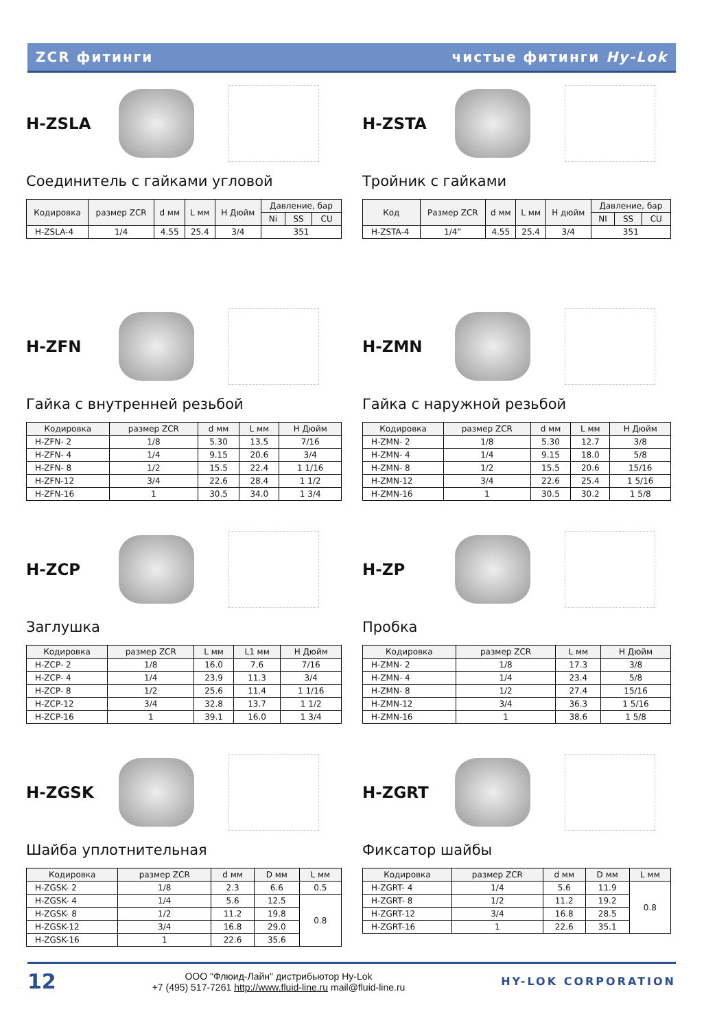ZCR фитинги чистые фитинги Hy-Lok
H-ZSLA
Соединитель с гайками угловой
| Кодировка | размер ZCR | d мм | L мм | H Дюйм | Давление, бар | | |
| --- | --- | --- | --- | --- | --- | --- | --- |
| | | | | | Ni | SS | CU |
| H-ZSLA-4 | 1/4 | 4.55 | 25.4 | 3/4 | 351 | | |
H-ZSTA
Тройник с гайками
| Код | Размер ZCR | d мм | L мм | H дюйм | Давление, бар | | |
| --- | --- | --- | --- | --- | --- | --- | --- |
| | | | | | NI | SS | CU |
| H-ZSTA-4 | 1/4” | 4.55 | 25.4 | 3/4 | 351 | | |
H-ZFN
Гайка с внутренней резьбой
| Кодировка | размер ZCR | d мм | L мм | H Дюйм |
| --- | --- | --- | --- | --- |
| H-ZFN- 2 | 1/8 | 5.30 | 13.5 | 7/16 |
| H-ZFN- 4 | 1/4 | 9.15 | 20.6 | 3/4 |
| H-ZFN- 8 | 1/2 | 15.5 | 22.4 | 1 1/16 |
| H-ZFN-12 | 3/4 | 22.6 | 28.4 | 1 1/2 |
| H-ZFN-16 | 1 | 30.5 | 34.0 | 1 3/4 |
H-ZMN
Гайка с наружной резьбой
| Кодировка | размер ZCR | d мм | L мм | H Дюйм |
| --- | --- | --- | --- | --- |
| H-ZMN- 2 | 1/8 | 5.30 | 12.7 | 3/8 |
| H-ZMN- 4 | 1/4 | 9.15 | 18.0 | 5/8 |
| H-ZMN- 8 | 1/2 | 15.5 | 20.6 | 15/16 |
| H-ZMN-12 | 3/4 | 22.6 | 25.4 | 1 5/16 |
| H-ZMN-16 | 1 | 30.5 | 30.2 | 1 5/8 |
H-ZCP
Заглушка
| Кодировка | размер ZCR | L мм | L1 мм | H Дюйм |
| --- | --- | --- | --- | --- |
| H-ZCP- 2 | 1/8 | 16.0 | 7.6 | 7/16 |
| H-ZCP- 4 | 1/4 | 23.9 | 11.3 | 3/4 |
| H-ZCP- 8 | 1/2 | 25.6 | 11.4 | 1 1/16 |
| H-ZCP-12 | 3/4 | 32.8 | 13.7 | 1 1/2 |
| H-ZCP-16 | 1 | 39.1 | 16.0 | 1 3/4 |
H-ZP
Пробка
| Кодировка | размер ZCR | L мм | H Дюйм |
| --- | --- | --- | --- |
| H-ZMN- 2 | 1/8 | 17.3 | 3/8 |
| H-ZMN- 4 | 1/4 | 23.4 | 5/8 |
| H-ZMN- 8 | 1/2 | 27.4 | 15/16 |
| H-ZMN-12 | 3/4 | 36.3 | 1 5/16 |
| H-ZMN-16 | 1 | 38.6 | 1 5/8 |
H-ZGSK
Шайба уплотнительная
| Кодировка | размер ZCR | d мм | D мм | L мм |
| --- | --- | --- | --- | --- |
| H-ZGSK- 2 | 1/8 | 2.3 | 6.6 | 0.5 |
| H-ZGSK- 4 | 1/4 | 5.6 | 12.5 | 0.8 |
| H-ZGSK- 8 | 1/2 | 11.2 | 19.8 | |
| H-ZGSK-12 | 3/4 | 16.8 | 29.0 | |
| H-ZGSK-16 | 1 | 22.6 | 35.6 | |
H-ZGRT
Фиксатор шайбы
| Кодировка | размер ZCR | d мм | D мм | L мм |
| --- | --- | --- | --- | --- |
| H-ZGRT- 4 | 1/4 | 5.6 | 11.9 | 0.8 |
| H-ZGRT- 8 | 1/2 | 11.2 | 19.2 | |
| H-ZGRT-12 | 3/4 | 16.8 | 28.5 | |
| H-ZGRT-16 | 1 | 22.6 | 35.1 | |
12
ООО "Флюид-Лайн" дистрибьютор Hy-Lok
+7 (495) 517-7261 http://www.fluid-line.ru mail@fluid-line.ru
HY-LOK CORPORATION